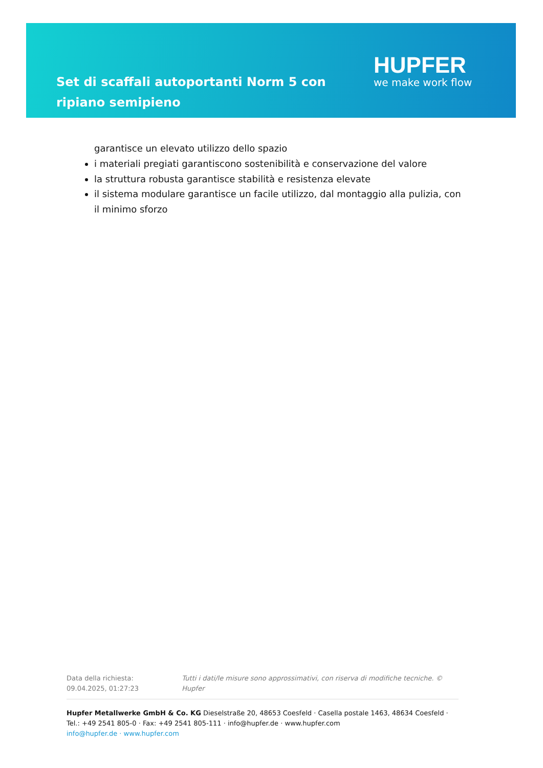Set di scaffali autoportanti Norm 5 con ripiano semipieno
HUPFER
we make work flow
garantisce un elevato utilizzo dello spazio
i materiali pregiati garantiscono sostenibilità e conservazione del valore
la struttura robusta garantisce stabilità e resistenza elevate
il sistema modulare garantisce un facile utilizzo, dal montaggio alla pulizia, con il minimo sforzo
Data della richiesta: 09.04.2025, 01:27:23 Tutti i dati/le misure sono approssimativi, con riserva di modifiche tecniche. © Hupfer
Hupfer Metallwerke GmbH & Co. KG Dieselstraße 20, 48653 Coesfeld · Casella postale 1463, 48634 Coesfeld · Tel.: +49 2541 805-0 · Fax: +49 2541 805-111 · info@hupfer.de · www.hupfer.com
info@hupfer.de · www.hupfer.com